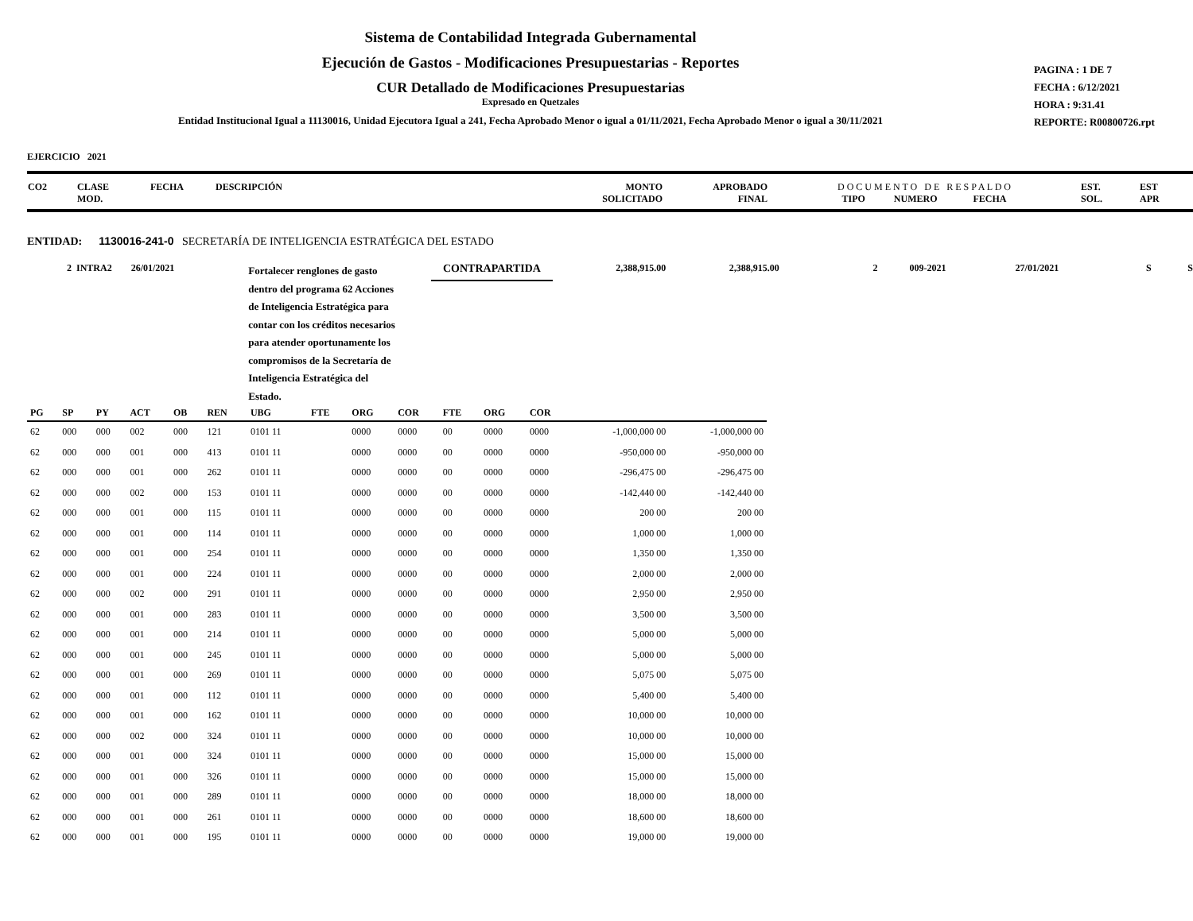Sistema de Contabilidad Integrada Gubernamental
Ejecución de Gastos - Modificaciones Presupuestarias - Reportes
CUR Detallado de Modificaciones Presupuestarias
Expresado en Quetzales
Entidad Institucional Igual a 11130016, Unidad Ejecutora Igual a 241, Fecha Aprobado Menor o igual a 01/11/2021, Fecha Aprobado Menor o igual a 30/11/2021
PAGINA : 1 DE 7
FECHA : 6/12/2021
HORA : 9:31.41
REPORTE: R00800726.rpt
EJERCICIO 2021
| CO2 | CLASE MOD. | FECHA | DESCRIPCIÓN | MONTO SOLICITADO | APROBADO FINAL | D O C U M E N T O D E R E S P A L D O TIPO NUMERO FECHA | EST. SOL. | EST APR |
ENTIDAD: 1130016-241-0 SECRETARÍA DE INTELIGENCIA ESTRATÉGICA DEL ESTADO
2 INTRA2 26/01/2021
Fortalecer renglones de gasto dentro del programa 62 Acciones de Inteligencia Estratégica para contar con los créditos necesarios para atender oportunamente los compromisos de la Secretaría de Inteligencia Estratégica del Estado.
CONTRAPARTIDA
2,388,915.00 2,388,915.00 2 009-2021 27/01/2021 S S
| PG | SP | PY | ACT | OB | REN | UBG | FTE | ORG | COR | FTE | ORG | COR | | |
| --- | --- | --- | --- | --- | --- | --- | --- | --- | --- | --- | --- | --- | --- | --- |
| 62 | 000 | 000 | 002 | 000 | 121 | 0101 11 | | 0000 | 0000 | 00 | 0000 | 0000 | -1,000,000 00 | -1,000,000 00 |
| 62 | 000 | 000 | 001 | 000 | 413 | 0101 11 | | 0000 | 0000 | 00 | 0000 | 0000 | -950,000 00 | -950,000 00 |
| 62 | 000 | 000 | 001 | 000 | 262 | 0101 11 | | 0000 | 0000 | 00 | 0000 | 0000 | -296,475 00 | -296,475 00 |
| 62 | 000 | 000 | 002 | 000 | 153 | 0101 11 | | 0000 | 0000 | 00 | 0000 | 0000 | -142,440 00 | -142,440 00 |
| 62 | 000 | 000 | 001 | 000 | 115 | 0101 11 | | 0000 | 0000 | 00 | 0000 | 0000 | 200 00 | 200 00 |
| 62 | 000 | 000 | 001 | 000 | 114 | 0101 11 | | 0000 | 0000 | 00 | 0000 | 0000 | 1,000 00 | 1,000 00 |
| 62 | 000 | 000 | 001 | 000 | 254 | 0101 11 | | 0000 | 0000 | 00 | 0000 | 0000 | 1,350 00 | 1,350 00 |
| 62 | 000 | 000 | 001 | 000 | 224 | 0101 11 | | 0000 | 0000 | 00 | 0000 | 0000 | 2,000 00 | 2,000 00 |
| 62 | 000 | 000 | 002 | 000 | 291 | 0101 11 | | 0000 | 0000 | 00 | 0000 | 0000 | 2,950 00 | 2,950 00 |
| 62 | 000 | 000 | 001 | 000 | 283 | 0101 11 | | 0000 | 0000 | 00 | 0000 | 0000 | 3,500 00 | 3,500 00 |
| 62 | 000 | 000 | 001 | 000 | 214 | 0101 11 | | 0000 | 0000 | 00 | 0000 | 0000 | 5,000 00 | 5,000 00 |
| 62 | 000 | 000 | 001 | 000 | 245 | 0101 11 | | 0000 | 0000 | 00 | 0000 | 0000 | 5,000 00 | 5,000 00 |
| 62 | 000 | 000 | 001 | 000 | 269 | 0101 11 | | 0000 | 0000 | 00 | 0000 | 0000 | 5,075 00 | 5,075 00 |
| 62 | 000 | 000 | 001 | 000 | 112 | 0101 11 | | 0000 | 0000 | 00 | 0000 | 0000 | 5,400 00 | 5,400 00 |
| 62 | 000 | 000 | 001 | 000 | 162 | 0101 11 | | 0000 | 0000 | 00 | 0000 | 0000 | 10,000 00 | 10,000 00 |
| 62 | 000 | 000 | 002 | 000 | 324 | 0101 11 | | 0000 | 0000 | 00 | 0000 | 0000 | 10,000 00 | 10,000 00 |
| 62 | 000 | 000 | 001 | 000 | 324 | 0101 11 | | 0000 | 0000 | 00 | 0000 | 0000 | 15,000 00 | 15,000 00 |
| 62 | 000 | 000 | 001 | 000 | 326 | 0101 11 | | 0000 | 0000 | 00 | 0000 | 0000 | 15,000 00 | 15,000 00 |
| 62 | 000 | 000 | 001 | 000 | 289 | 0101 11 | | 0000 | 0000 | 00 | 0000 | 0000 | 18,000 00 | 18,000 00 |
| 62 | 000 | 000 | 001 | 000 | 261 | 0101 11 | | 0000 | 0000 | 00 | 0000 | 0000 | 18,600 00 | 18,600 00 |
| 62 | 000 | 000 | 001 | 000 | 195 | 0101 11 | | 0000 | 0000 | 00 | 0000 | 0000 | 19,000 00 | 19,000 00 |